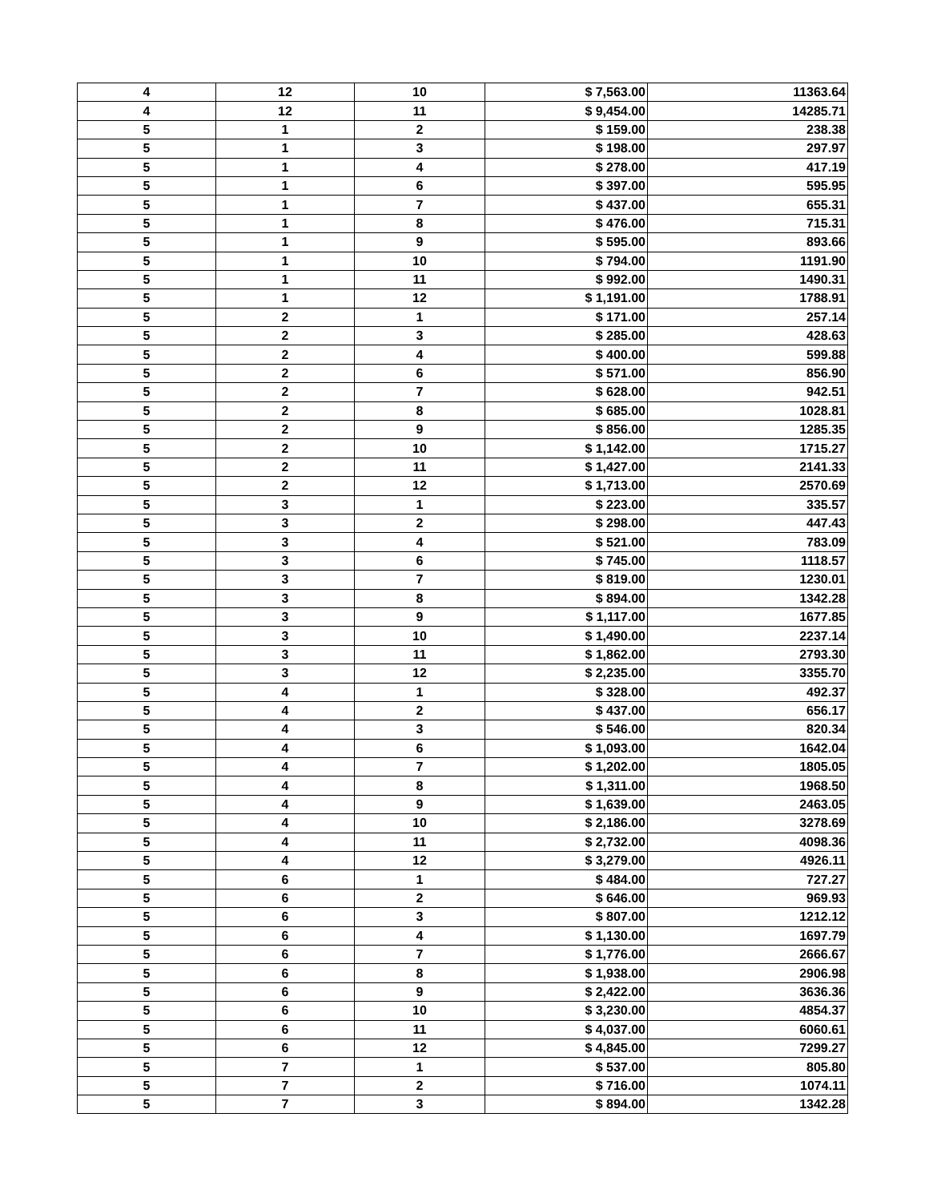| 4 | 12 | 10 | $ 7,563.00 | 11363.64 |
| 4 | 12 | 11 | $ 9,454.00 | 14285.71 |
| 5 | 1 | 2 | $ 159.00 | 238.38 |
| 5 | 1 | 3 | $ 198.00 | 297.97 |
| 5 | 1 | 4 | $ 278.00 | 417.19 |
| 5 | 1 | 6 | $ 397.00 | 595.95 |
| 5 | 1 | 7 | $ 437.00 | 655.31 |
| 5 | 1 | 8 | $ 476.00 | 715.31 |
| 5 | 1 | 9 | $ 595.00 | 893.66 |
| 5 | 1 | 10 | $ 794.00 | 1191.90 |
| 5 | 1 | 11 | $ 992.00 | 1490.31 |
| 5 | 1 | 12 | $ 1,191.00 | 1788.91 |
| 5 | 2 | 1 | $ 171.00 | 257.14 |
| 5 | 2 | 3 | $ 285.00 | 428.63 |
| 5 | 2 | 4 | $ 400.00 | 599.88 |
| 5 | 2 | 6 | $ 571.00 | 856.90 |
| 5 | 2 | 7 | $ 628.00 | 942.51 |
| 5 | 2 | 8 | $ 685.00 | 1028.81 |
| 5 | 2 | 9 | $ 856.00 | 1285.35 |
| 5 | 2 | 10 | $ 1,142.00 | 1715.27 |
| 5 | 2 | 11 | $ 1,427.00 | 2141.33 |
| 5 | 2 | 12 | $ 1,713.00 | 2570.69 |
| 5 | 3 | 1 | $ 223.00 | 335.57 |
| 5 | 3 | 2 | $ 298.00 | 447.43 |
| 5 | 3 | 4 | $ 521.00 | 783.09 |
| 5 | 3 | 6 | $ 745.00 | 1118.57 |
| 5 | 3 | 7 | $ 819.00 | 1230.01 |
| 5 | 3 | 8 | $ 894.00 | 1342.28 |
| 5 | 3 | 9 | $ 1,117.00 | 1677.85 |
| 5 | 3 | 10 | $ 1,490.00 | 2237.14 |
| 5 | 3 | 11 | $ 1,862.00 | 2793.30 |
| 5 | 3 | 12 | $ 2,235.00 | 3355.70 |
| 5 | 4 | 1 | $ 328.00 | 492.37 |
| 5 | 4 | 2 | $ 437.00 | 656.17 |
| 5 | 4 | 3 | $ 546.00 | 820.34 |
| 5 | 4 | 6 | $ 1,093.00 | 1642.04 |
| 5 | 4 | 7 | $ 1,202.00 | 1805.05 |
| 5 | 4 | 8 | $ 1,311.00 | 1968.50 |
| 5 | 4 | 9 | $ 1,639.00 | 2463.05 |
| 5 | 4 | 10 | $ 2,186.00 | 3278.69 |
| 5 | 4 | 11 | $ 2,732.00 | 4098.36 |
| 5 | 4 | 12 | $ 3,279.00 | 4926.11 |
| 5 | 6 | 1 | $ 484.00 | 727.27 |
| 5 | 6 | 2 | $ 646.00 | 969.93 |
| 5 | 6 | 3 | $ 807.00 | 1212.12 |
| 5 | 6 | 4 | $ 1,130.00 | 1697.79 |
| 5 | 6 | 7 | $ 1,776.00 | 2666.67 |
| 5 | 6 | 8 | $ 1,938.00 | 2906.98 |
| 5 | 6 | 9 | $ 2,422.00 | 3636.36 |
| 5 | 6 | 10 | $ 3,230.00 | 4854.37 |
| 5 | 6 | 11 | $ 4,037.00 | 6060.61 |
| 5 | 6 | 12 | $ 4,845.00 | 7299.27 |
| 5 | 7 | 1 | $ 537.00 | 805.80 |
| 5 | 7 | 2 | $ 716.00 | 1074.11 |
| 5 | 7 | 3 | $ 894.00 | 1342.28 |